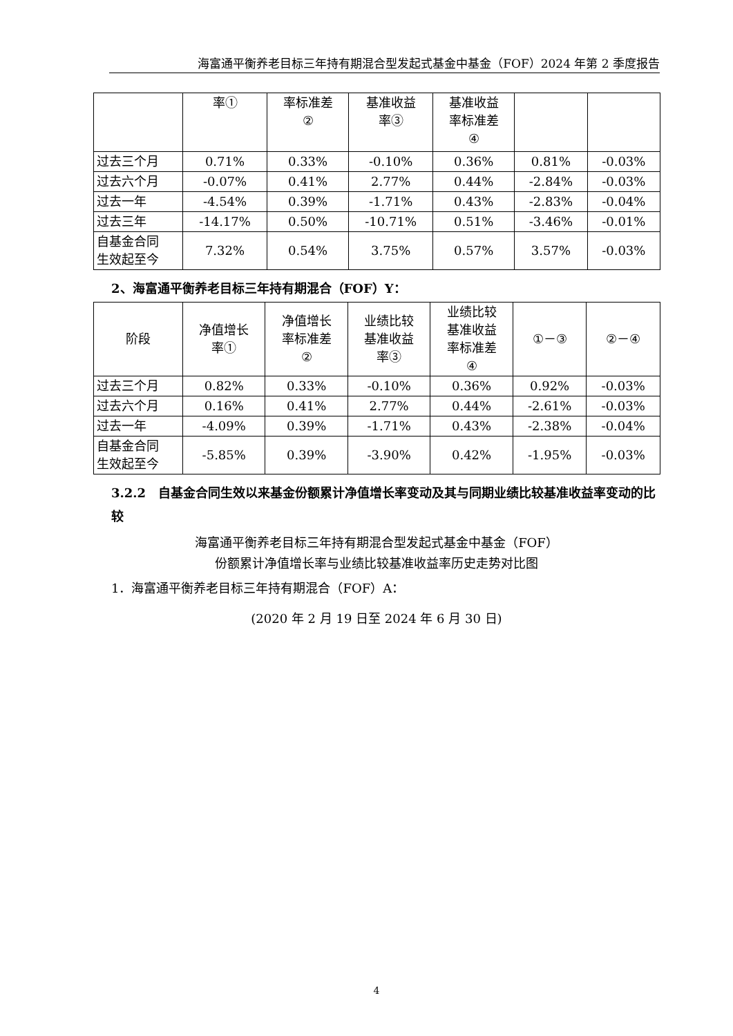海富通平衡养老目标三年持有期混合型发起式基金中基金（FOF）2024 年第 2 季度报告
| | 率① | 率标准差 ② | 基准收益 率③ | 基准收益 率标准差 ④ | | |
| 过去三个月 | 0.71% | 0.33% | -0.10% | 0.36% | 0.81% | -0.03% |
| 过去六个月 | -0.07% | 0.41% | 2.77% | 0.44% | -2.84% | -0.03% |
| 过去一年 | -4.54% | 0.39% | -1.71% | 0.43% | -2.83% | -0.04% |
| 过去三年 | -14.17% | 0.50% | -10.71% | 0.51% | -3.46% | -0.01% |
| 自基金合同 生效起至今 | 7.32% | 0.54% | 3.75% | 0.57% | 3.57% | -0.03% |
2、海富通平衡养老目标三年持有期混合（FOF）Y：
| 阶段 | 净值增长 率① | 净值增长 率标准差 ② | 业绩比较 基准收益 率③ | 业绩比较 基准收益 率标准差 ④ | ①－③ | ②－④ |
| --- | --- | --- | --- | --- | --- | --- |
| 过去三个月 | 0.82% | 0.33% | -0.10% | 0.36% | 0.92% | -0.03% |
| 过去六个月 | 0.16% | 0.41% | 2.77% | 0.44% | -2.61% | -0.03% |
| 过去一年 | -4.09% | 0.39% | -1.71% | 0.43% | -2.38% | -0.04% |
| 自基金合同 生效起至今 | -5.85% | 0.39% | -3.90% | 0.42% | -1.95% | -0.03% |
3.2.2　自基金合同生效以来基金份额累计净值增长率变动及其与同期业绩比较基准收益率变动的比较
海富通平衡养老目标三年持有期混合型发起式基金中基金（FOF）
份额累计净值增长率与业绩比较基准收益率历史走势对比图
1．海富通平衡养老目标三年持有期混合（FOF）A：
(2020 年 2 月 19 日至 2024 年 6 月 30 日)
4